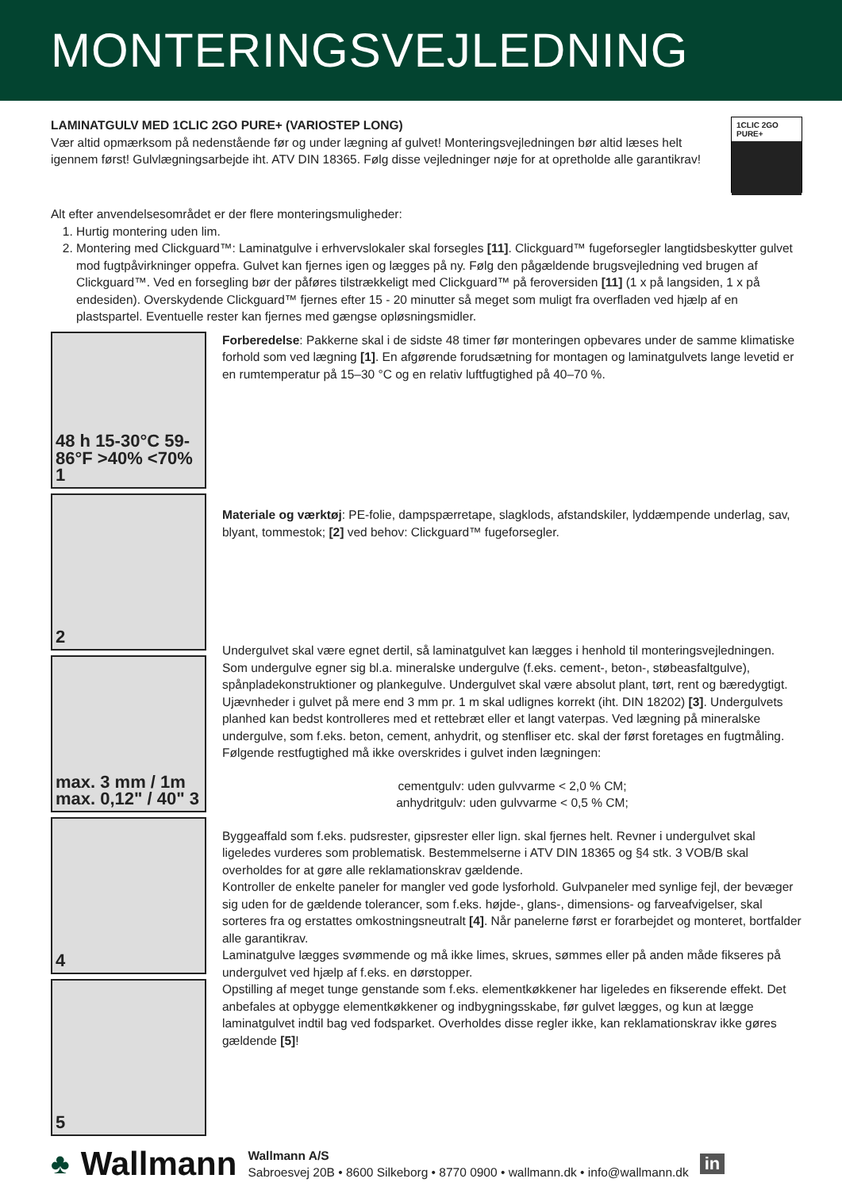MONTERINGSVEJLEDNING
LAMINATGULV MED 1CLIC 2GO PURE+ (VARIOSTEP LONG)
Vær altid opmærksom på nedenstående før og under lægning af gulvet! Monteringsvejledningen bør altid læses helt igennem først! Gulvlægningsarbejde iht. ATV DIN 18365. Følg disse vejledninger nøje for at opretholde alle garantikrav!
1CLIC 2GO
PURE+
Alt efter anvendelsesområdet er der flere monteringsmuligheder:
1. Hurtig montering uden lim.
2. Montering med Clickguard™: Laminatgulve i erhvervslokaler skal forsegles [11]. Clickguard™ fugeforsegler langtidsbeskytter gulvet mod fugtpåvirkninger oppefra. Gulvet kan fjernes igen og lægges på ny. Følg den pågældende brugsvejledning ved brugen af Clickguard™. Ved en forsegling bør der påføres tilstrækkeligt med Clickguard™ på feroversiden [11] (1 x på langsiden, 1 x på endesiden). Overskydende Clickguard™ fjernes efter 15 - 20 minutter så meget som muligt fra overfladen ved hjælp af en plastspartel. Eventuelle rester kan fjernes med gængse opløsningsmidler.
48 h 15-30°C 59-86°F >40% <70%
1
2
max. 3 mm / 1m max. 0,12" / 40" 3
4
5
Forberedelse: Pakkerne skal i de sidste 48 timer før monteringen opbevares under de samme klimatiske forhold som ved lægning [1]. En afgørende forudsætning for montagen og laminatgulvets lange levetid er en rumtemperatur på 15–30 °C og en relativ luftfugtighed på 40–70 %.
Materiale og værktøj: PE-folie, dampspærretape, slagklods, afstandskiler, lyddæmpende underlag, sav, blyant, tommestok; [2] ved behov: Clickguard™ fugeforsegler.
Undergulvet skal være egnet dertil, så laminatgulvet kan lægges i henhold til monteringsvejledningen. Som undergulve egner sig bl.a. mineralske undergulve (f.eks. cement-, beton-, støbeasfaltgulve), spånpladekonstruktioner og plankegulve. Undergulvet skal være absolut plant, tørt, rent og bæredygtigt. Ujævnheder i gulvet på mere end 3 mm pr. 1 m skal udlignes korrekt (iht. DIN 18202) [3]. Undergulvets planhed kan bedst kontrolleres med et rettebræt eller et langt vaterpas. Ved lægning på mineralske undergulve, som f.eks. beton, cement, anhydrit, og stenfliser etc. skal der først foretages en fugtmåling. Følgende restfugtighed må ikke overskrides i gulvet inden lægningen:
cementgulv: uden gulvvarme < 2,0 % CM;
anhydritgulv: uden gulvvarme < 0,5 % CM;
Byggeaffald som f.eks. pudsrester, gipsrester eller lign. skal fjernes helt. Revner i undergulvet skal ligeledes vurderes som problematisk. Bestemmelserne i ATV DIN 18365 og §4 stk. 3 VOB/B skal overholdes for at gøre alle reklamationskrav gældende.
Kontroller de enkelte paneler for mangler ved gode lysforhold. Gulvpaneler med synlige fejl, der bevæger sig uden for de gældende tolerancer, som f.eks. højde-, glans-, dimensions- og farveafvigelser, skal sorteres fra og erstattes omkostningsneutralt [4]. Når panelerne først er forarbejdet og monteret, bortfalder alle garantikrav.
Laminatgulve lægges svømmende og må ikke limes, skrues, sømmes eller på anden måde fikseres på undergulvet ved hjælp af f.eks. en dørstopper.
Opstilling af meget tunge genstande som f.eks. elementkøkkener har ligeledes en fikserende effekt. Det anbefales at opbygge elementkøkkener og indbygningsskabe, før gulvet lægges, og kun at lægge laminatgulvet indtil bag ved fodsparket. Overholdes disse regler ikke, kan reklamationskrav ikke gøres gældende [5]!
♣ Wallmann
Wallmann A/S
Sabroesvej 20B • 8600 Silkeborg • 8770 0900 • wallmann.dk • info@wallmann.dk
in